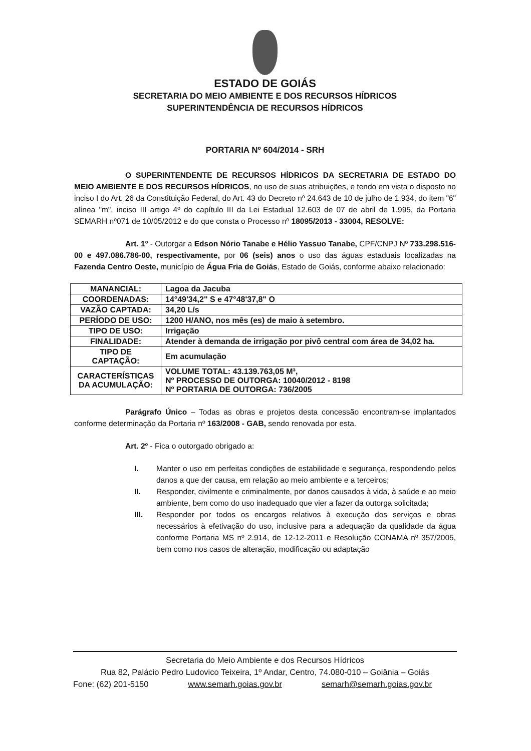ESTADO DE GOIÁS
SECRETARIA DO MEIO AMBIENTE E DOS RECURSOS HÍDRICOS
SUPERINTENDÊNCIA DE RECURSOS HÍDRICOS
PORTARIA Nº 604/2014 - SRH
O SUPERINTENDENTE DE RECURSOS HÍDRICOS DA SECRETARIA DE ESTADO DO MEIO AMBIENTE E DOS RECURSOS HÍDRICOS, no uso de suas atribuições, e tendo em vista o disposto no inciso I do Art. 26 da Constituição Federal, do Art. 43 do Decreto nº 24.643 de 10 de julho de 1.934, do item "6" alínea "m", inciso III artigo 4º do capítulo III da Lei Estadual 12.603 de 07 de abril de 1.995, da Portaria SEMARH nº071 de 10/05/2012 e do que consta o Processo nº 18095/2013 - 33004, RESOLVE:
Art. 1º - Outorgar a Edson Nório Tanabe e Hélio Yassuo Tanabe, CPF/CNPJ Nº 733.298.516-00 e 497.086.786-00, respectivamente, por 06 (seis) anos o uso das águas estaduais localizadas na Fazenda Centro Oeste, município de Água Fria de Goiás, Estado de Goiás, conforme abaixo relacionado:
| MANANCIAL: | Lagoa da Jacuba |
| COORDENADAS: | 14°49'34,2" S e 47°48'37,8" O |
| VAZÃO CAPTADA: | 34,20 L/s |
| PERÍODO DE USO: | 1200 H/ANO, nos mês (es) de maio à setembro. |
| TIPO DE USO: | Irrigação |
| FINALIDADE: | Atender à demanda de irrigação por pivô central com área de 34,02 ha. |
| TIPO DE CAPTAÇÃO: | Em acumulação |
| CARACTERÍSTICAS DA ACUMULAÇÃO: | VOLUME TOTAL: 43.139.763,05 M³, Nº PROCESSO DE OUTORGA: 10040/2012 - 8198 Nº PORTARIA DE OUTORGA: 736/2005 |
Parágrafo Único – Todas as obras e projetos desta concessão encontram-se implantados conforme determinação da Portaria nº 163/2008 - GAB, sendo renovada por esta.
Art. 2º - Fica o outorgado obrigado a:
I. Manter o uso em perfeitas condições de estabilidade e segurança, respondendo pelos danos a que der causa, em relação ao meio ambiente e a terceiros;
II. Responder, civilmente e criminalmente, por danos causados à vida, à saúde e ao meio ambiente, bem como do uso inadequado que vier a fazer da outorga solicitada;
III. Responder por todos os encargos relativos à execução dos serviços e obras necessários à efetivação do uso, inclusive para a adequação da qualidade da água conforme Portaria MS nº 2.914, de 12-12-2011 e Resolução CONAMA nº 357/2005, bem como nos casos de alteração, modificação ou adaptação
Secretaria do Meio Ambiente e dos Recursos Hídricos
Rua 82, Palácio Pedro Ludovico Teixeira, 1º Andar, Centro, 74.080-010 – Goiânia – Goiás
Fone: (62) 201-5150 www.semarh.goias.gov.br semarh@semarh.goias.gov.br